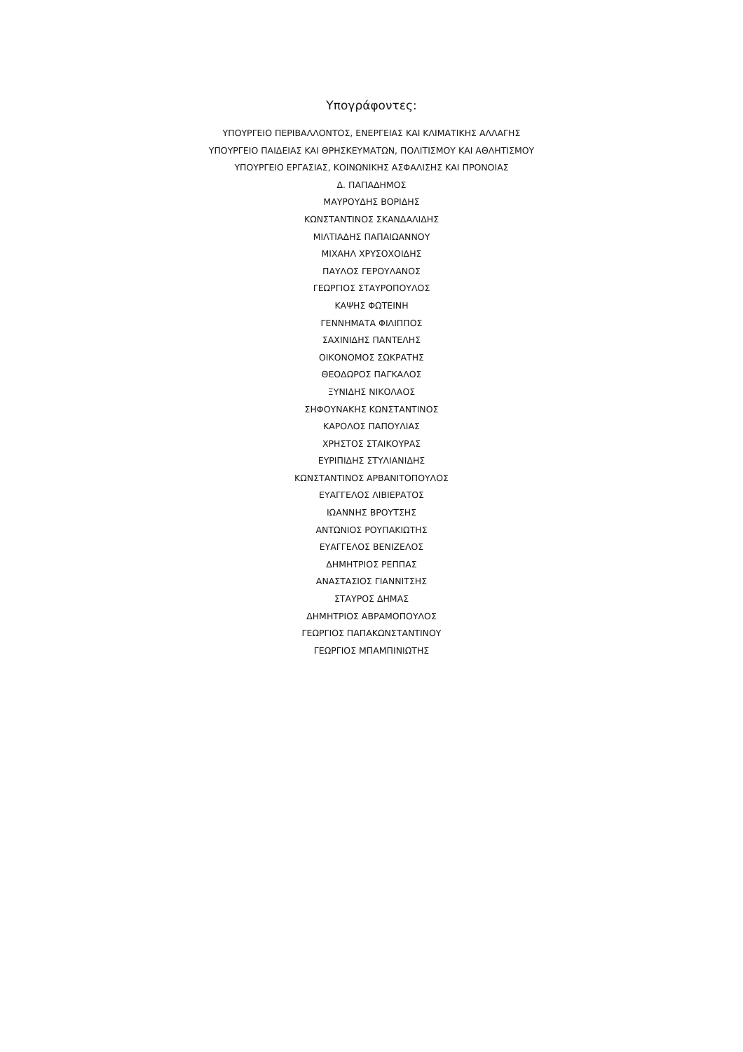Υπογράφοντες:
ΥΠΟΥΡΓΕΙΟ ΠΕΡΙΒΑΛΛΟΝΤΟΣ, ΕΝΕΡΓΕΙΑΣ ΚΑΙ ΚΛΙΜΑΤΙΚΗΣ ΑΛΛΑΓΗΣ
ΥΠΟΥΡΓΕΙΟ ΠΑΙΔΕΙΑΣ ΚΑΙ ΘΡΗΣΚΕΥΜΑΤΩΝ, ΠΟΛΙΤΙΣΜΟΥ ΚΑΙ ΑΘΛΗΤΙΣΜΟΥ
ΥΠΟΥΡΓΕΙΟ ΕΡΓΑΣΙΑΣ, ΚΟΙΝΩΝΙΚΗΣ ΑΣΦΑΛΙΣΗΣ ΚΑΙ ΠΡΟΝΟΙΑΣ
Δ. ΠΑΠΑΔΗΜΟΣ
ΜΑΥΡΟΥΔΗΣ ΒΟΡΙΔΗΣ
ΚΩΝΣΤΑΝΤΙΝΟΣ ΣΚΑΝΔΑΛΙΔΗΣ
ΜΙΛΤΙΑΔΗΣ ΠΑΠΑΙΩΑΝΝΟΥ
ΜΙΧΑΗΛ ΧΡΥΣΟΧΟΙΔΗΣ
ΠΑΥΛΟΣ ΓΕΡΟΥΛΑΝΟΣ
ΓΕΩΡΓΙΟΣ ΣΤΑΥΡΟΠΟΥΛΟΣ
ΚΑΨΗΣ ΦΩΤΕΙΝΗ
ΓΕΝΝΗΜΑΤΑ ΦΙΛΙΠΠΟΣ
ΣΑΧΙΝΙΔΗΣ ΠΑΝΤΕΛΗΣ
ΟΙΚΟΝΟΜΟΣ ΣΩΚΡΑΤΗΣ
ΘΕΟΔΩΡΟΣ ΠΑΓΚΑΛΟΣ
ΞΥΝΙΔΗΣ ΝΙΚΟΛΑΟΣ
ΣΗΦΟΥΝΑΚΗΣ ΚΩΝΣΤΑΝΤΙΝΟΣ
ΚΑΡΟΛΟΣ ΠΑΠΟΥΛΙΑΣ
ΧΡΗΣΤΟΣ ΣΤΑΙΚΟΥΡΑΣ
ΕΥΡΙΠΙΔΗΣ ΣΤΥΛΙΑΝΙΔΗΣ
ΚΩΝΣΤΑΝΤΙΝΟΣ ΑΡΒΑΝΙΤΟΠΟΥΛΟΣ
ΕΥΑΓΓΕΛΟΣ ΛΙΒΙΕΡΑΤΟΣ
ΙΩΑΝΝΗΣ ΒΡΟΥΤΣΗΣ
ΑΝΤΩΝΙΟΣ ΡΟΥΠΑΚΙΩΤΗΣ
ΕΥΑΓΓΕΛΟΣ ΒΕΝΙΖΕΛΟΣ
ΔΗΜΗΤΡΙΟΣ ΡΕΠΠΑΣ
ΑΝΑΣΤΑΣΙΟΣ ΓΙΑΝΝΙΤΣΗΣ
ΣΤΑΥΡΟΣ ΔΗΜΑΣ
ΔΗΜΗΤΡΙΟΣ ΑΒΡΑΜΟΠΟΥΛΟΣ
ΓΕΩΡΓΙΟΣ ΠΑΠΑΚΩΝΣΤΑΝΤΙΝΟΥ
ΓΕΩΡΓΙΟΣ ΜΠΑΜΠΙΝΙΩΤΗΣ